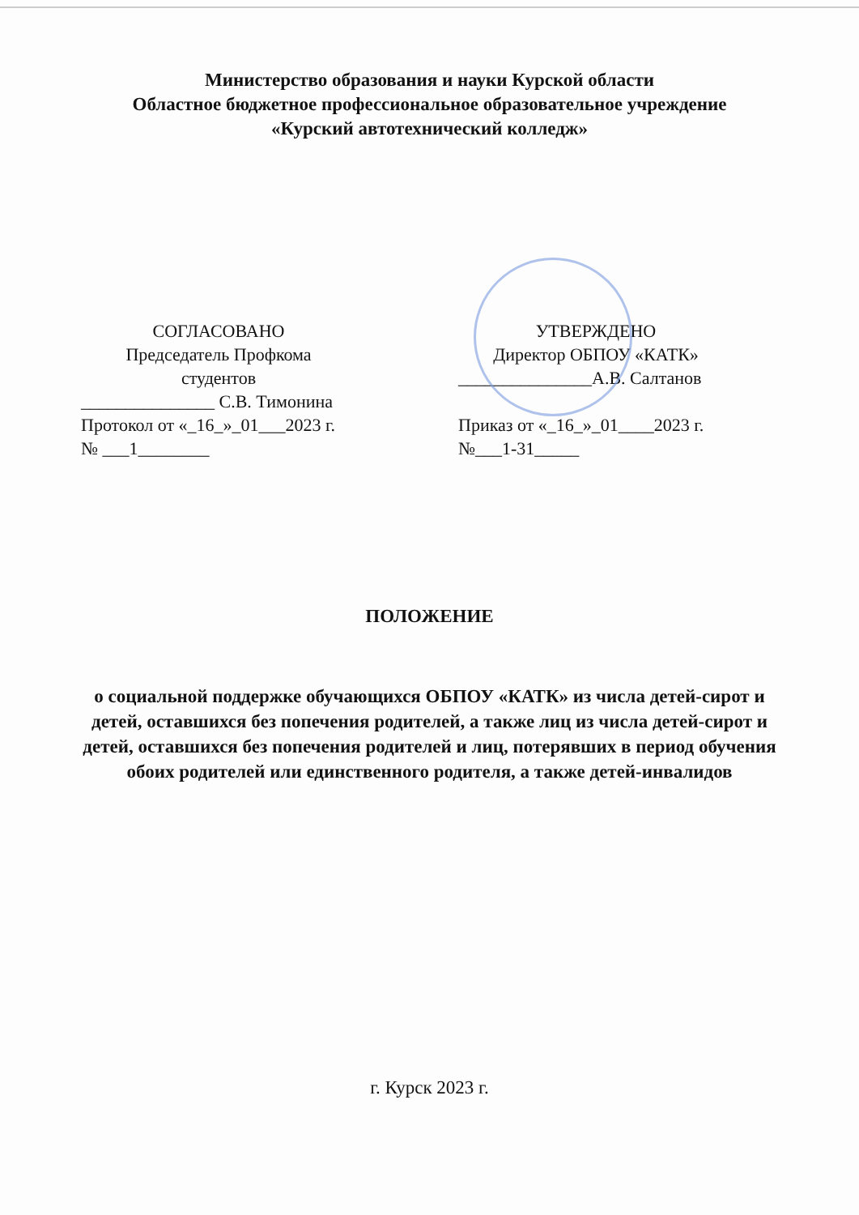Министерство образования и науки Курской области
Областное бюджетное профессиональное образовательное учреждение
«Курский автотехнический колледж»
СОГЛАСОВАНО
Председатель Профкома
студентов
_______________ С.В. Тимонина
Протокол от «_16_»_01___2023 г.
№ ___1________
УТВЕРЖДЕНО
Директор ОБПОУ «КАТК»
_______________А.В. Салтанов
Приказ от «_16_»_01____2023 г.
№___1-31_____
ПОЛОЖЕНИЕ
о социальной поддержке обучающихся ОБПОУ «КАТК» из числа детей-сирот и детей, оставшихся без попечения родителей, а также лиц из числа детей-сирот и детей, оставшихся без попечения родителей и лиц, потерявших в период обучения обоих родителей или единственного родителя, а также детей-инвалидов
г. Курск 2023 г.